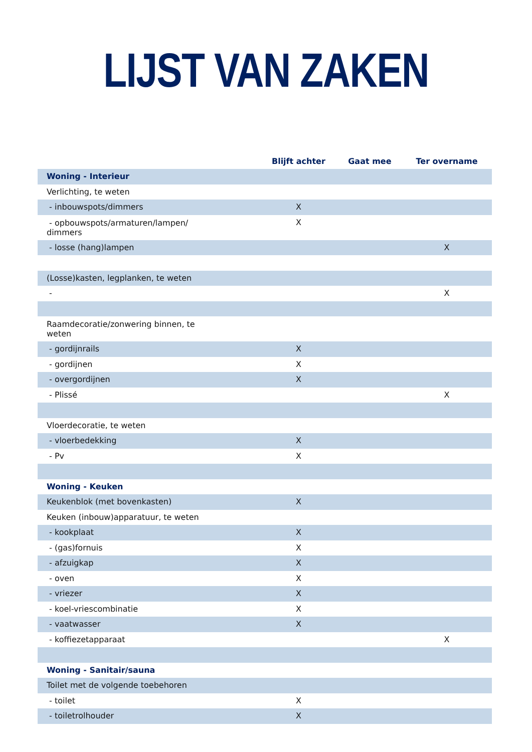LIJST VAN ZAKEN
| | Blijft achter | Gaat mee | Ter overname |
| --- | --- | --- | --- |
| Woning - Interieur | | | |
| Verlichting, te weten | | | |
| - inbouwspots/dimmers | X | | |
| - opbouwspots/armaturen/lampen/ dimmers | X | | |
| - losse (hang)lampen | | | X |
| (Losse)kasten, legplanken, te weten | | | |
| - | | | X |
| Raamdecoratie/zonwering binnen, te weten | | | |
| - gordijnrails | X | | |
| - gordijnen | X | | |
| - overgordijnen | X | | |
| - Plissé | | | X |
| Vloerdecoratie, te weten | | | |
| - vloerbedekking | X | | |
| - Pv | X | | |
| Woning - Keuken | | | |
| Keukenblok (met bovenkasten) | X | | |
| Keuken (inbouw)apparatuur, te weten | | | |
| - kookplaat | X | | |
| - (gas)fornuis | X | | |
| - afzuigkap | X | | |
| - oven | X | | |
| - vriezer | X | | |
| - koel-vriescombinatie | X | | |
| - vaatwasser | X | | |
| - koffiezetapparaat | | | X |
| Woning - Sanitair/sauna | | | |
| Toilet met de volgende toebehoren | | | |
| - toilet | X | | |
| - toiletrolhouder | X | | |